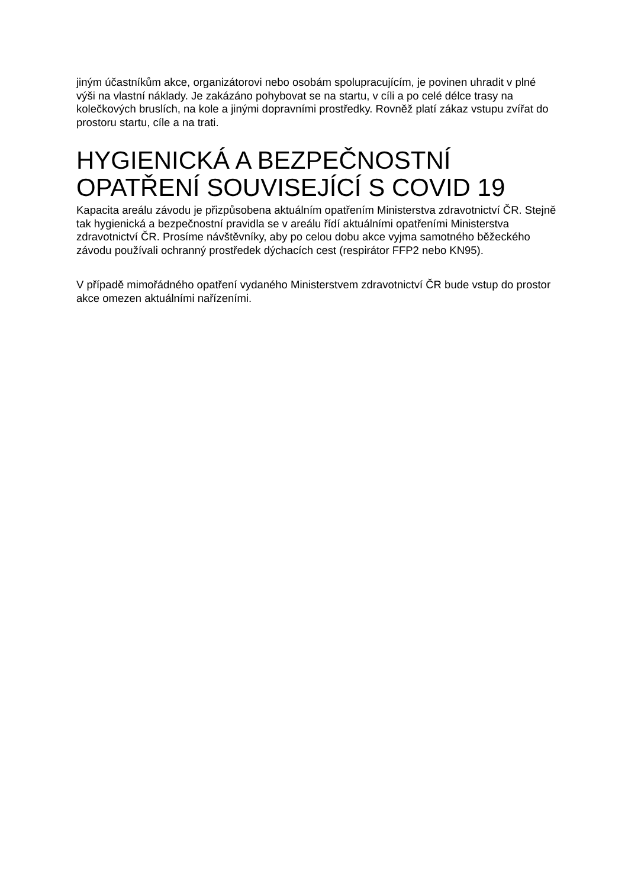jiným účastníkům akce, organizátorovi nebo osobám spolupracujícím, je povinen uhradit v plné výši na vlastní náklady. Je zakázáno pohybovat se na startu, v cíli a po celé délce trasy na kolečkových bruslích, na kole a jinými dopravními prostředky. Rovněž platí zákaz vstupu zvířat do prostoru startu, cíle a na trati.
HYGIENICKÁ A BEZPEČNOSTNÍ OPATŘENÍ SOUVISEJÍCÍ S COVID 19
Kapacita areálu závodu je přizpůsobena aktuálním opatřením Ministerstva zdravotnictví ČR. Stejně tak hygienická a bezpečnostní pravidla se v areálu řídí aktuálními opatřeními Ministerstva zdravotnictví ČR. Prosíme návštěvníky, aby po celou dobu akce vyjma samotného běžeckého závodu používali ochranný prostředek dýchacích cest (respirátor FFP2 nebo KN95).
V případě mimořádného opatření vydaného Ministerstvem zdravotnictví ČR bude vstup do prostor akce omezen aktuálními nařízeními.